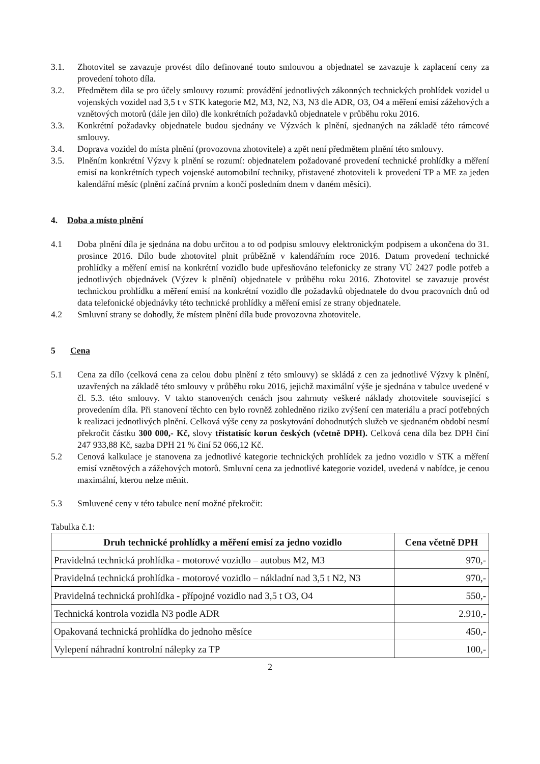3.1. Zhotovitel se zavazuje provést dílo definované touto smlouvou a objednatel se zavazuje k zaplacení ceny za provedení tohoto díla.
3.2. Předmětem díla se pro účely smlouvy rozumí: provádění jednotlivých zákonných technických prohlídek vozidel u vojenských vozidel nad 3,5 t v STK kategorie M2, M3, N2, N3, N3 dle ADR, O3, O4 a měření emisí zážehových a vznětových motorů (dále jen dílo) dle konkrétních požadavků objednatele v průběhu roku 2016.
3.3. Konkrétní požadavky objednatele budou sjednány ve Výzvách k plnění, sjednaných na základě této rámcové smlouvy.
3.4. Doprava vozidel do místa plnění (provozovna zhotovitele) a zpět není předmětem plnění této smlouvy.
3.5. Plněním konkrétní Výzvy k plnění se rozumí: objednatelem požadované provedení technické prohlídky a měření emisí na konkrétních typech vojenské automobilní techniky, přistavené zhotoviteli k provedení TP a ME za jeden kalendářní měsíc (plnění začíná prvním a končí posledním dnem v daném měsíci).
4. Doba a místo plnění
4.1 Doba plnění díla je sjednána na dobu určitou a to od podpisu smlouvy elektronickým podpisem a ukončena do 31. prosince 2016. Dílo bude zhotovitel plnit průběžně v kalendářním roce 2016. Datum provedení technické prohlídky a měření emisí na konkrétní vozidlo bude upřesňováno telefonicky ze strany VÚ 2427 podle potřeb a jednotlivých objednávek (Výzev k plnění) objednatele v průběhu roku 2016. Zhotovitel se zavazuje provést technickou prohlídku a měření emisí na konkrétní vozidlo dle požadavků objednatele do dvou pracovních dnů od data telefonické objednávky této technické prohlídky a měření emisí ze strany objednatele.
4.2 Smluvní strany se dohodly, že místem plnění díla bude provozovna zhotovitele.
5 Cena
5.1 Cena za dílo (celková cena za celou dobu plnění z této smlouvy) se skládá z cen za jednotlivé Výzvy k plnění, uzavřených na základě této smlouvy v průběhu roku 2016, jejichž maximální výše je sjednána v tabulce uvedené v čl. 5.3. této smlouvy. V takto stanovených cenách jsou zahrnuty veškeré náklady zhotovitele související s provedením díla. Při stanovení těchto cen bylo rovněž zohledněno riziko zvýšení cen materiálu a prací potřebných k realizaci jednotlivých plnění. Celková výše ceny za poskytování dohodnutých služeb ve sjednaném období nesmí překročit částku 300 000,- Kč, slovy třistatisíc korun českých (včetně DPH). Celková cena díla bez DPH činí 247 933,88 Kč, sazba DPH 21 % činí 52 066,12 Kč.
5.2 Cenová kalkulace je stanovena za jednotlivé kategorie technických prohlídek za jedno vozidlo v STK a měření emisí vznětových a zážehových motorů. Smluvní cena za jednotlivé kategorie vozidel, uvedená v nabídce, je cenou maximální, kterou nelze měnit.
5.3 Smluvené ceny v této tabulce není možné překročit:
Tabulka č.1:
| Druh technické prohlídky a měření emisí za jedno vozidlo | Cena včetně DPH |
| --- | --- |
| Pravidelná technická prohlídka - motorové vozidlo – autobus M2, M3 | 970,- |
| Pravidelná technická prohlídka - motorové vozidlo – nákladní nad 3,5 t N2, N3 | 970,- |
| Pravidelná technická prohlídka - přípojné vozidlo nad 3,5 t O3, O4 | 550,- |
| Technická kontrola vozidla N3 podle ADR | 2.910,- |
| Opakovaná technická prohlídka do jednoho měsíce | 450,- |
| Vylepení náhradní kontrolní nálepky za TP | 100,- |
2